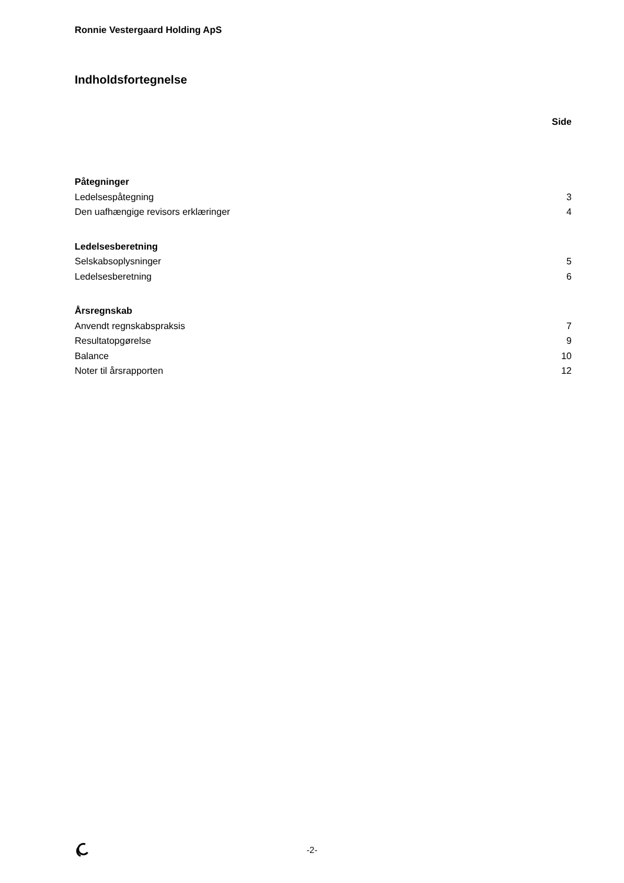Ronnie Vestergaard Holding ApS
Indholdsfortegnelse
Side
Påtegninger
Ledelsespåtegning 3
Den uafhængige revisors erklæringer 4
Ledelsesberetning
Selskabsoplysninger 5
Ledelsesberetning 6
Årsregnskab
Anvendt regnskabspraksis 7
Resultatopgørelse 9
Balance 10
Noter til årsrapporten 12
-2-